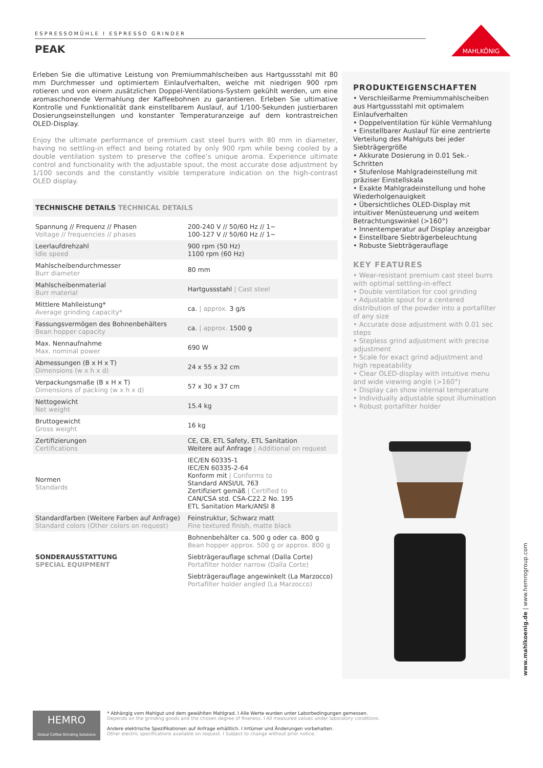ESPRESSOMÜHLE I ESPRESSO GRINDER
PEAK
MAHLKÖNIG
Erleben Sie die ultimative Leistung von Premiummahlscheiben aus Hartgussstahl mit 80 mm Durchmesser und optimiertem Einlaufverhalten, welche mit niedrigen 900 rpm rotieren und von einem zusätzlichen Doppel-Ventilations-System gekühlt werden, um eine aromaschonende Vermahlung der Kaffeebohnen zu garantieren. Erleben Sie ultimative Kontrolle und Funktionalität dank einstellbarem Auslauf, auf 1/100-Sekunden justierbaren Dosierungseinstellungen und konstanter Temperaturanzeige auf dem kontrastreichen OLED-Display.
Enjoy the ultimate performance of premium cast steel burrs with 80 mm in diameter, having no settling-in effect and being rotated by only 900 rpm while being cooled by a double ventilation system to preserve the coffee’s unique aroma. Experience ultimate control and functionality with the adjustable spout, the most accurate dose adjustment by 1/100 seconds and the constantly visible temperature indication on the high-contrast OLED display.
TECHNISCHE DETAILS TECHNICAL DETAILS
| Spannung // Frequenz // Phasen Voltage // frequencies // phases | 200-240 V // 50/60 Hz // 1~ 100-127 V // 50/60 Hz // 1~ |
| Leerlaufdrehzahl Idle speed | 900 rpm (50 Hz) 1100 rpm (60 Hz) |
| Mahlscheibendurchmesser Burr diameter | 80 mm |
| Mahlscheibenmaterial Burr material | Hartgussstahl / Cast steel |
| Mittlere Mahlleistung* Average grinding capacity* | ca. / approx. 3 g/s |
| Fassungsvermögen des Bohnenbehälters Bean hopper capacity | ca. / approx. 1500 g |
| Max. Nennaufnahme Max. nominal power | 690 W |
| Abmessungen (B x H x T) Dimensions (w x h x d) | 24 x 55 x 32 cm |
| Verpackungsmaße (B x H x T) Dimensions of packing (w x h x d) | 57 x 30 x 37 cm |
| Nettogewicht Net weight | 15.4 kg |
| Bruttogewicht Gross weight | 16 kg |
| Zertifizierungen Certifications | CE, CB, ETL Safety, ETL Sanitation Weitere auf Anfrage / Additional on request |
| Normen Standards | IEC/EN 60335-1 IEC/EN 60335-2-64 Konform mit / Conforms to Standard ANSI/UL 763 Zertifiziert gemäß / Certified to CAN/CSA std. CSA-C22.2 No. 195 ETL Sanitation Mark/ANSI 8 |
| Standardfarben (Weitere Farben auf Anfrage) Standard colors (Other colors on request) | Feinstruktur, Schwarz matt Fine textured finish, matte black |
| SONDERAUSSTATTUNG SPECIAL EQUIPMENT | Bohnenbehälter ca. 500 g oder ca. 800 g Bean hopper approx. 500 g or approx. 800 g |
| | Siebträgerauflage schmal (Dalla Corte) Portafilter holder narrow (Dalla Corte) |
| | Siebträgerauflage angewinkelt (La Marzocco) Portafilter holder angled (La Marzocco) |
PRODUKTEIGENSCHAFTEN
• Verschleißarme Premiummahlscheiben aus Hartgussstahl mit optimalem Einlaufverhalten
• Doppelventilation für kühle Vermahlung
• Einstellbarer Auslauf für eine zentrierte Verteilung des Mahlguts bei jeder Siebträgergröße
• Akkurate Dosierung in 0.01 Sek.-Schritten
• Stufenlose Mahlgradeinstellung mit präziser Einstellskala
• Exakte Mahlgradeinstellung und hohe Wiederholgenauigkeit
• Übersichtliches OLED-Display mit intuitiver Menüsteuerung und weitem Betrachtungswinkel (>160°)
• Innentemperatur auf Display anzeigbar
• Einstellbare Siebträgerbeleuchtung
• Robuste Siebträgerauflage
KEY FEATURES
• Wear-resistant premium cast steel burrs with optimal settling-in-effect
• Double ventilation for cool grinding
• Adjustable spout for a centered distribution of the powder into a portafilter of any size
• Accurate dose adjustment with 0.01 sec steps
• Stepless grind adjustment with precise adjustment
• Scale for exact grind adjustment and high repeatability
• Clear OLED-display with intuitive menu and wide viewing angle (>160°)
• Display can show internal temperature
• Individually adjustable spout illumination
• Robust portafilter holder
www.mahlkoenig.de | www.hemrogroup.com
HEMRO
Global Coffee Grinding Solutions
* Abhängig vom Mahlgut und dem gewählten Mahlgrad. I Alle Werte wurden unter Laborbedingungen gemessen.
Depends on the grinding goods and the chosen degree of fineness. I All measured values under laboratory conditions.
Andere elektrische Spezifikationen auf Anfrage erhältlich. I Irrtümer und Änderungen vorbehalten.
Other electric specifications available on request. I Subject to change without prior notice.